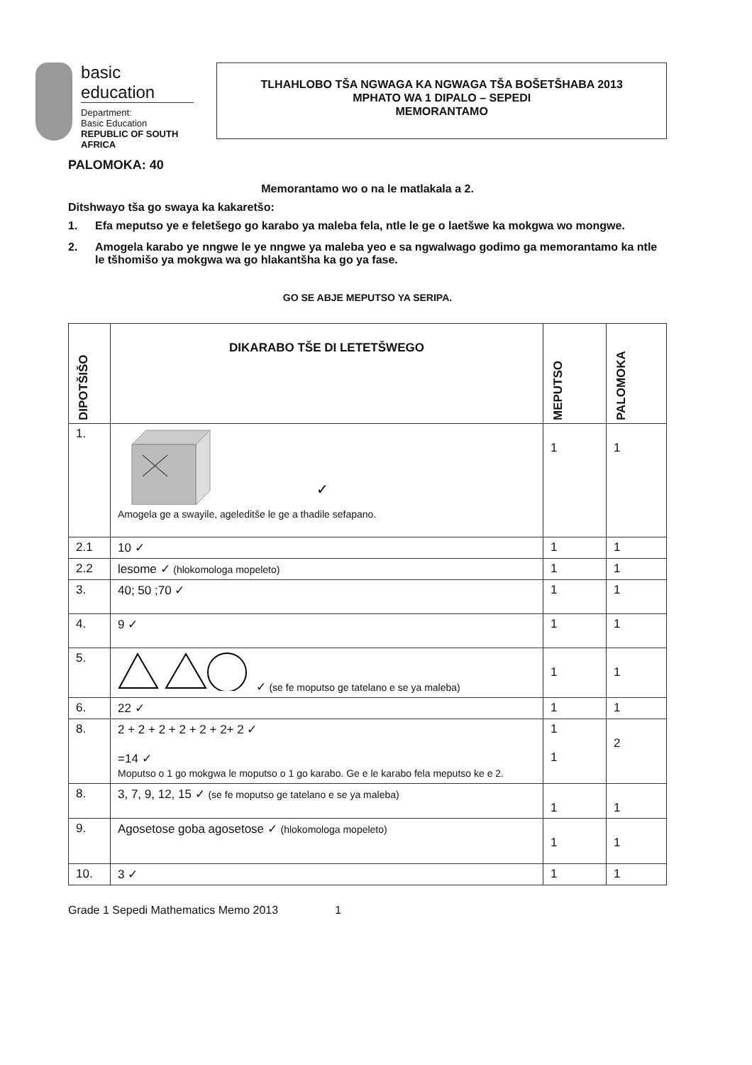basic education
Department:
Basic Education
REPUBLIC OF SOUTH AFRICA
TLHAHLOBO TŠA NGWAGA KA NGWAGA TŠA BOŠETŠHABA 2013
MPHATO WA 1 DIPALO – SEPEDI
MEMORANTAMO
PALOMOKA: 40
Memorantamo wo o na le matlakala a 2.
Ditshwayo tša go swaya ka kakaretšo:
1. Efa meputso ye e feletšego go karabo ya maleba fela, ntle le ge o laetšwe ka mokgwa wo mongwe.
2. Amogela karabo ye nngwe le ye nngwe ya maleba yeo e sa ngwalwago godimo ga memorantamo ka ntle le tšhomišo ya mokgwa wa go hlakantšha ka go ya fase.
GO SE ABJE MEPUTSO YA SERIPA.
| DIPOTŠIŠO | DIKARABO TŠE DI LETETŠWEGO | MEPUTSO | PALOMOKA |
| --- | --- | --- | --- |
| 1. | ✓ Amogela ge a swayile, ageleditše le ge a thadile sefapano. | 1 | 1 |
| 2.1 | 10 ✓ | 1 | 1 |
| 2.2 | lesome ✓ (hlokomologa mopeleto) | 1 | 1 |
| 3. | 40; 50 ;70 ✓ | 1 | 1 |
| 4. | 9 ✓ | 1 | 1 |
| 5. | ✓ (se fe moputso ge tatelano e se ya maleba) | 1 | 1 |
| 6. | 22 ✓ | 1 | 1 |
| 8. | 2 + 2 + 2 + 2 + 2 + 2+ 2 ✓ =14 ✓ Moputso o 1 go mokgwa le moputso o 1 go karabo. Ge e le karabo fela meputso ke e 2. | 1 1 | 2 |
| 8. | 3, 7, 9, 12, 15 ✓ (se fe moputso ge tatelano e se ya maleba) | 1 | 1 |
| 9. | Agosetose goba agosetose ✓ (hlokomologa mopeleto) | 1 | 1 |
| 10. | 3 ✓ | 1 | 1 |
Grade 1 Sepedi Mathematics Memo 2013 1